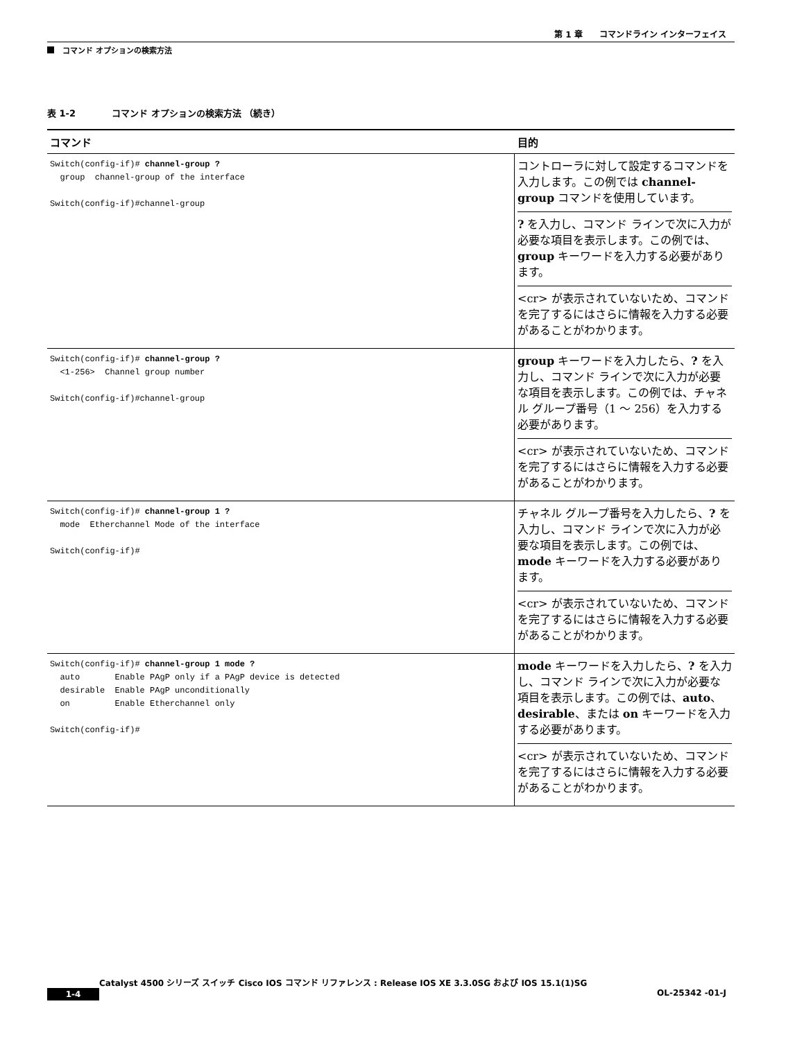第 1 章　　コマンドライン インターフェイス
コマンド オプションの検索方法
表 1-2　　　　コマンド オプションの検索方法 （続き）
| コマンド | 目的 |
| --- | --- |
| Switch(config-if)# channel-group ? group channel-group of the interface Switch(config-if)#channel-group | コントローラに対して設定するコマンドを入力します。この例では channel-group コマンドを使用しています。 ? を入力し、コマンド ラインで次に入力が必要な項目を表示します。この例では、 group キーワードを入力する必要があります。 <cr> が表示されていないため、コマンドを完了するにはさらに情報を入力する必要があることがわかります。 |
| Switch(config-if)# channel-group ? <1-256> Channel group number Switch(config-if)#channel-group | group キーワードを入力したら、 ? を入力し、コマンド ラインで次に入力が必要な項目を表示します。この例では、チャネル グループ番号（1 ～ 256）を入力する必要があります。 <cr> が表示されていないため、コマンドを完了するにはさらに情報を入力する必要があることがわかります。 |
| Switch(config-if)# channel-group 1 ? mode Etherchannel Mode of the interface Switch(config-if)# | チャネル グループ番号を入力したら、 ? を入力し、コマンド ラインで次に入力が必要な項目を表示します。この例では、 mode キーワードを入力する必要があります。 <cr> が表示されていないため、コマンドを完了するにはさらに情報を入力する必要があることがわかります。 |
| Switch(config-if)# channel-group 1 mode ? auto Enable PAgP only if a PAgP device is detected desirable Enable PAgP unconditionally on Enable Etherchannel only Switch(config-if)# | mode キーワードを入力したら、 ? を入力し、コマンド ラインで次に入力が必要な項目を表示します。この例では、 auto 、 desirable 、または on キーワードを入力する必要があります。 <cr> が表示されていないため、コマンドを完了するにはさらに情報を入力する必要があることがわかります。 |
Catalyst 4500 シリーズ スイッチ Cisco IOS コマンド リファレンス : Release IOS XE 3.3.0SG および IOS 15.1(1)SG
1-4 OL-25342 -01-J